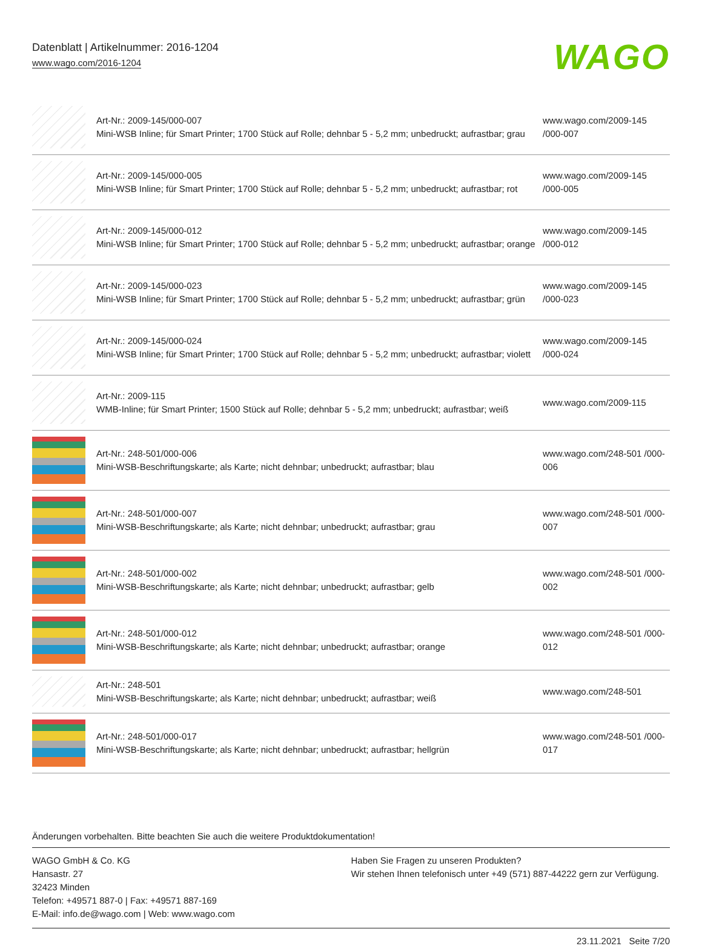Datenblatt | Artikelnummer: 2016-1204
www.wago.com/2016-1204
WAGO
| | Art-Nr.: 2009-145/000-007 Mini-WSB Inline; für Smart Printer; 1700 Stück auf Rolle; dehnbar 5 - 5,2 mm; unbedruckt; aufrastbar; grau | www.wago.com/2009-145 /000-007 |
| | Art-Nr.: 2009-145/000-005 Mini-WSB Inline; für Smart Printer; 1700 Stück auf Rolle; dehnbar 5 - 5,2 mm; unbedruckt; aufrastbar; rot | www.wago.com/2009-145 /000-005 |
| | Art-Nr.: 2009-145/000-012 Mini-WSB Inline; für Smart Printer; 1700 Stück auf Rolle; dehnbar 5 - 5,2 mm; unbedruckt; aufrastbar; orange | www.wago.com/2009-145 /000-012 |
| | Art-Nr.: 2009-145/000-023 Mini-WSB Inline; für Smart Printer; 1700 Stück auf Rolle; dehnbar 5 - 5,2 mm; unbedruckt; aufrastbar; grün | www.wago.com/2009-145 /000-023 |
| | Art-Nr.: 2009-145/000-024 Mini-WSB Inline; für Smart Printer; 1700 Stück auf Rolle; dehnbar 5 - 5,2 mm; unbedruckt; aufrastbar; violett | www.wago.com/2009-145 /000-024 |
| | Art-Nr.: 2009-115 WMB-Inline; für Smart Printer; 1500 Stück auf Rolle; dehnbar 5 - 5,2 mm; unbedruckt; aufrastbar; weiß | www.wago.com/2009-115 |
| | Art-Nr.: 248-501/000-006 Mini-WSB-Beschriftungskarte; als Karte; nicht dehnbar; unbedruckt; aufrastbar; blau | www.wago.com/248-501 /000-006 |
| | Art-Nr.: 248-501/000-007 Mini-WSB-Beschriftungskarte; als Karte; nicht dehnbar; unbedruckt; aufrastbar; grau | www.wago.com/248-501 /000-007 |
| | Art-Nr.: 248-501/000-002 Mini-WSB-Beschriftungskarte; als Karte; nicht dehnbar; unbedruckt; aufrastbar; gelb | www.wago.com/248-501 /000-002 |
| | Art-Nr.: 248-501/000-012 Mini-WSB-Beschriftungskarte; als Karte; nicht dehnbar; unbedruckt; aufrastbar; orange | www.wago.com/248-501 /000-012 |
| | Art-Nr.: 248-501 Mini-WSB-Beschriftungskarte; als Karte; nicht dehnbar; unbedruckt; aufrastbar; weiß | www.wago.com/248-501 |
| | Art-Nr.: 248-501/000-017 Mini-WSB-Beschriftungskarte; als Karte; nicht dehnbar; unbedruckt; aufrastbar; hellgrün | www.wago.com/248-501 /000-017 |
Änderungen vorbehalten. Bitte beachten Sie auch die weitere Produktdokumentation!
WAGO GmbH & Co. KG
Hansastr. 27
32423 Minden
Telefon: +49571 887-0 | Fax: +49571 887-169
E-Mail: info.de@wago.com | Web: www.wago.com
Haben Sie Fragen zu unseren Produkten?
Wir stehen Ihnen telefonisch unter +49 (571) 887-44222 gern zur Verfügung.
23.11.2021 Seite 7/20